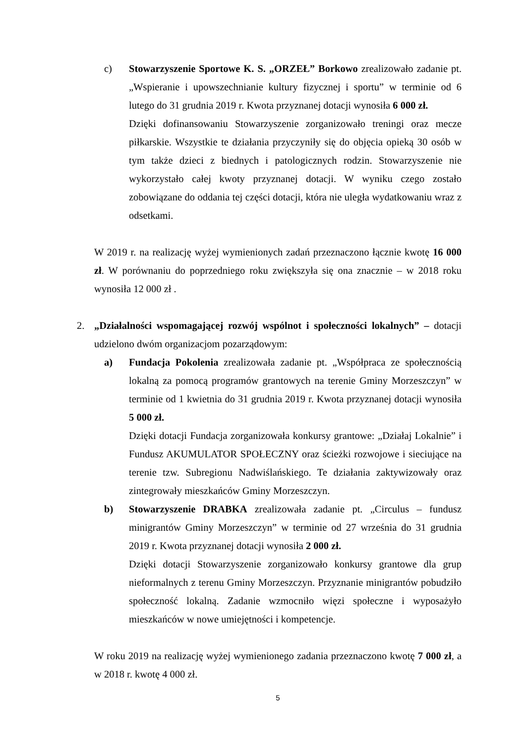c) Stowarzyszenie Sportowe K. S. „ORZEŁ” Borkowo zrealizowało zadanie pt. „Wspieranie i upowszechnianie kultury fizycznej i sportu” w terminie od 6 lutego do 31 grudnia 2019 r. Kwota przyznanej dotacji wynosiła 6 000 zł.
Dzięki dofinansowaniu Stowarzyszenie zorganizowało treningi oraz mecze piłkarskie. Wszystkie te działania przyczyniły się do objęcia opieką 30 osób w tym także dzieci z biednych i patologicznych rodzin. Stowarzyszenie nie wykorzystało całej kwoty przyznanej dotacji. W wyniku czego zostało zobowiązane do oddania tej części dotacji, która nie uległa wydatkowaniu wraz z odsetkami.
W 2019 r. na realizację wyżej wymienionych zadań przeznaczono łącznie kwotę 16 000 zł. W porównaniu do poprzedniego roku zwiększyła się ona znacznie – w 2018 roku wynosiła 12 000 zł .
2. „Działalności wspomagającej rozwój wspólnot i społeczności lokalnych” – dotacji udzielono dwóm organizacjom pozarządowym:
a) Fundacja Pokolenia zrealizowała zadanie pt. „Współpraca ze społecznością lokalną za pomocą programów grantowych na terenie Gminy Morzeszczyn” w terminie od 1 kwietnia do 31 grudnia 2019 r. Kwota przyznanej dotacji wynosiła 5 000 zł.
Dzięki dotacji Fundacja zorganizowała konkursy grantowe: „Działaj Lokalnie” i Fundusz AKUMULATOR SPOŁECZNY oraz ścieżki rozwojowe i sieciujące na terenie tzw. Subregionu Nadwiślańskiego. Te działania zaktywizowały oraz zintegrowały mieszkańców Gminy Morzeszczyn.
b) Stowarzyszenie DRABKA zrealizowała zadanie pt. „Circulus – fundusz minigrantów Gminy Morzeszczyn” w terminie od 27 września do 31 grudnia 2019 r. Kwota przyznanej dotacji wynosiła 2 000 zł.
Dzięki dotacji Stowarzyszenie zorganizowało konkursy grantowe dla grup nieformalnych z terenu Gminy Morzeszczyn. Przyznanie minigrantów pobudziło społeczność lokalną. Zadanie wzmocniło więzi społeczne i wyposażyło mieszkańców w nowe umiejętności i kompetencje.
W roku 2019 na realizację wyżej wymienionego zadania przeznaczono kwotę 7 000 zł, a w 2018 r. kwotę 4 000 zł.
5